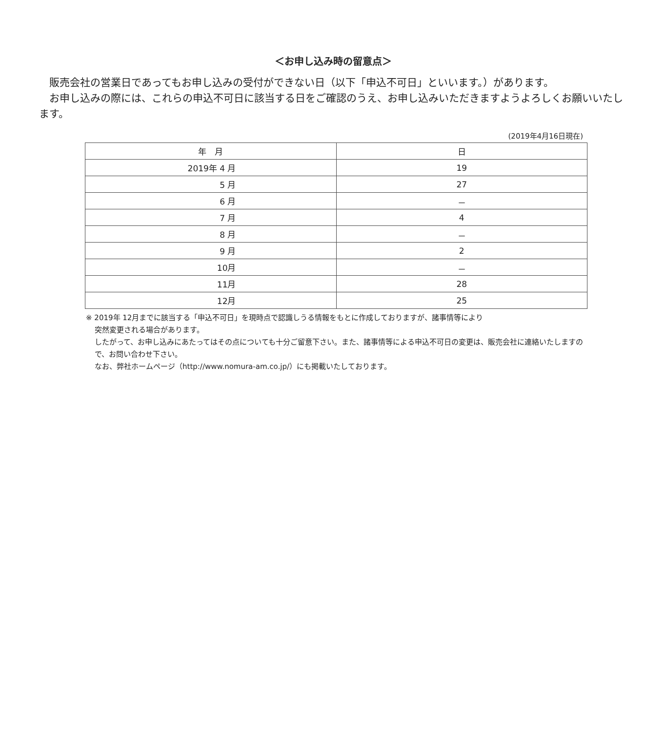＜お申し込み時の留意点＞
販売会社の営業日であってもお申し込みの受付ができない日（以下「申込不可日」といいます。）があります。
お申し込みの際には、これらの申込不可日に該当する日をご確認のうえ、お申し込みいただきますようよろしくお願いいたします。
(2019年4月16日現在)
| 年 月 | 日 |
| --- | --- |
| 2019年 4 月 | 19 |
| 5 月 | 27 |
| 6 月 | － |
| 7 月 | 4 |
| 8 月 | － |
| 9 月 | 2 |
| 10月 | － |
| 11月 | 28 |
| 12月 | 25 |
※ 2019年 12月までに該当する「申込不可日」を現時点で認識しうる情報をもとに作成しておりますが、諸事情等により
突然変更される場合があります。
したがって、お申し込みにあたってはその点についても十分ご留意下さい。また、諸事情等による申込不可日の変更は、販売会社に連絡いたしますので、お問い合わせ下さい。
なお、弊社ホームページ（http://www.nomura-am.co.jp/）にも掲載いたしております。